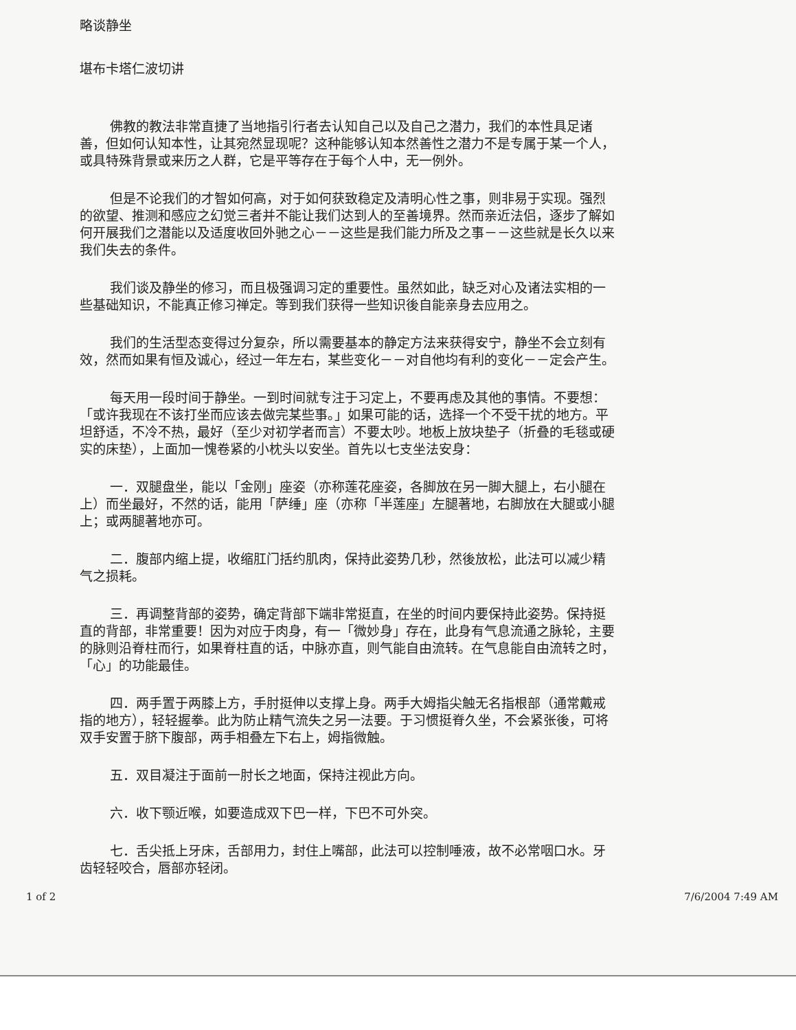略谈静坐
堪布卡塔仁波切讲
佛教的教法非常直捷了当地指引行者去认知自己以及自己之潜力，我们的本性具足诸善，但如何认知本性，让其宛然显现呢？这种能够认知本然善性之潜力不是专属于某一个人，或具特殊背景或来历之人群，它是平等存在于每个人中，无一例外。
但是不论我们的才智如何高，对于如何获致稳定及清明心性之事，则非易于实现。强烈的欲望、推测和感应之幻觉三者并不能让我们达到人的至善境界。然而亲近法侣，逐步了解如何开展我们之潜能以及适度收回外驰之心－－这些是我们能力所及之事－－这些就是长久以来我们失去的条件。
我们谈及静坐的修习，而且极强调习定的重要性。虽然如此，缺乏对心及诸法实相的一些基础知识，不能真正修习禅定。等到我们获得一些知识後自能亲身去应用之。
我们的生活型态变得过分复杂，所以需要基本的静定方法来获得安宁，静坐不会立刻有效，然而如果有恒及诚心，经过一年左右，某些变化－－对自他均有利的变化－－定会产生。
每天用一段时间于静坐。一到时间就专注于习定上，不要再虑及其他的事情。不要想：「或许我现在不该打坐而应该去做完某些事。」如果可能的话，选择一个不受干扰的地方。平坦舒适，不冷不热，最好（至少对初学者而言）不要太吵。地板上放块垫子（折叠的毛毯或硬实的床垫），上面加一愧卷紧的小枕头以安坐。首先以七支坐法安身：
一．双腿盘坐，能以「金刚」座姿（亦称莲花座姿，各脚放在另一脚大腿上，右小腿在上）而坐最好，不然的话，能用「萨缍」座（亦称「半莲座」左腿著地，右脚放在大腿或小腿上；或两腿著地亦可。
二．腹部内缩上提，收缩肛门括约肌肉，保持此姿势几秒，然後放松，此法可以减少精气之损耗。
三．再调整背部的姿势，确定背部下端非常挺直，在坐的时间内要保持此姿势。保持挺直的背部，非常重要！因为对应于肉身，有一「微妙身」存在，此身有气息流通之脉轮，主要的脉则沿脊柱而行，如果脊柱直的话，中脉亦直，则气能自由流转。在气息能自由流转之时，「心」的功能最佳。
四．两手置于两膝上方，手肘挺伸以支撑上身。两手大姆指尖触无名指根部（通常戴戒指的地方），轻轻握拳。此为防止精气流失之另一法要。于习惯挺脊久坐，不会紧张後，可将双手安置于脐下腹部，两手相叠左下右上，姆指微触。
五．双目凝注于面前一肘长之地面，保持注视此方向。
六．收下颚近喉，如要造成双下巴一样，下巴不可外突。
七．舌尖抵上牙床，舌部用力，封住上嘴部，此法可以控制唾液，故不必常咽口水。牙齿轻轻咬合，唇部亦轻闭。
1 of 2 7/6/2004 7:49 AM